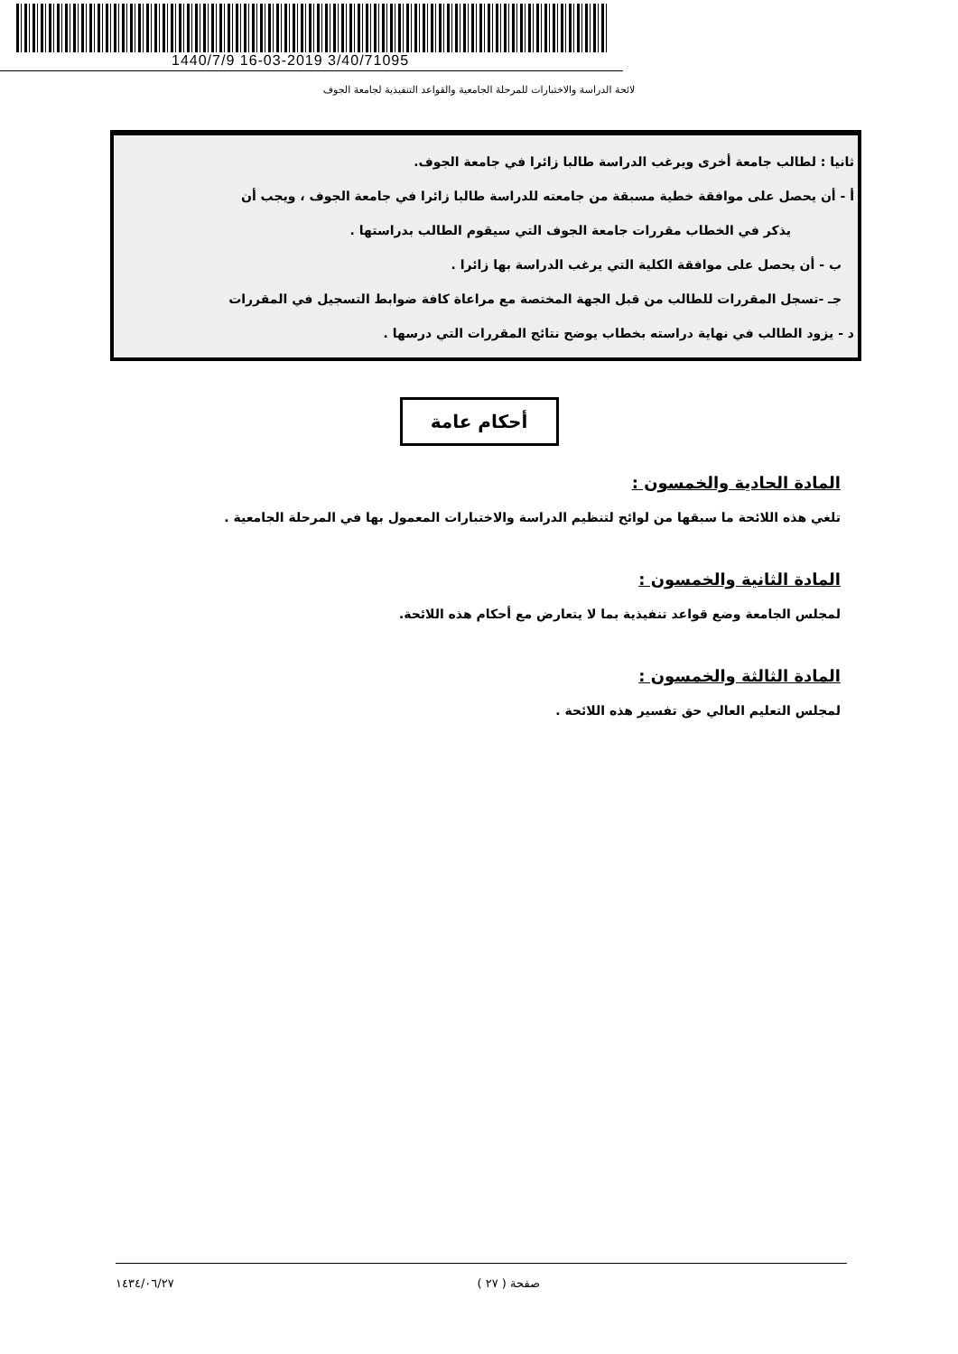1440/7/9 16-03-2019 3/40/71095
لائحة الدراسة والاختبارات للمرحلة الجامعية والقواعد التنفيذية لجامعة الجوف
ثانيا : لطالب جامعة أخرى ويرغب الدراسة طالبا زائرا في جامعة الجوف.
أ - أن يحصل على موافقة خطية مسبقة من جامعته للدراسة طالبا زائرا في جامعة الجوف ، ويجب أن
يذكر في الخطاب مقررات جامعة الجوف التي سيقوم الطالب بدراستها .
ب - أن يحصل على موافقة الكلية التي يرغب الدراسة بها زائرا .
جـ -تسجل المقررات للطالب من قبل الجهة المختصة مع مراعاة كافة ضوابط التسجيل في المقررات
د - يزود الطالب في نهاية دراسته بخطاب يوضح نتائج المقررات التي درسها .
أحكام عامة
المادة الحادية والخمسون :
تلغي هذه اللائحة ما سبقها من لوائح لتنظيم الدراسة والاختبارات المعمول بها في المرحلة الجامعية .
المادة الثانية والخمسون :
لمجلس الجامعة وضع قواعد تنفيذية بما لا يتعارض مع أحكام هذه اللائحة.
المادة الثالثة والخمسون :
لمجلس التعليم العالي حق تفسير هذه اللائحة .
صفحة ( ٢٧ ) ١٤٣٤/٠٦/٢٧